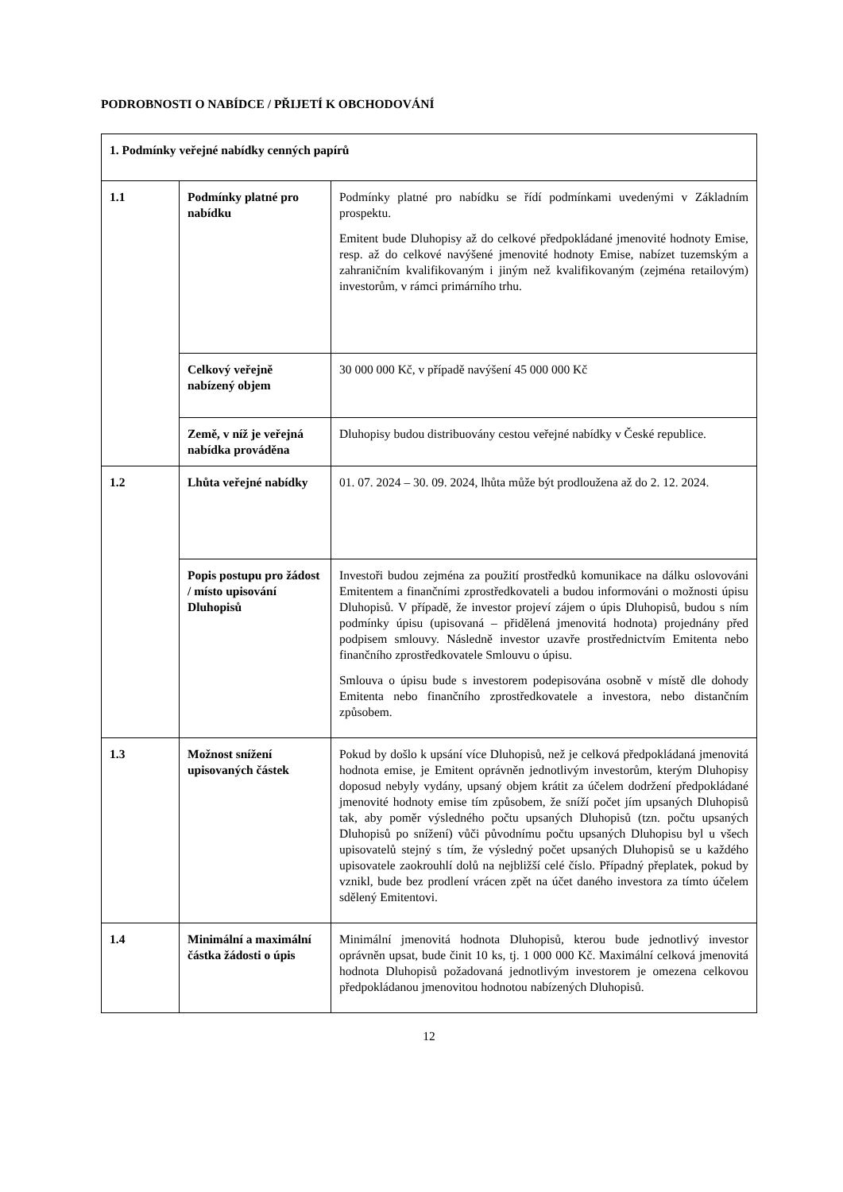PODROBNOSTI O NABÍDCE / PŘIJETÍ K OBCHODOVÁNÍ
| 1. Podmínky veřejné nabídky cenných papírů | | |
| 1.1 | Podmínky platné pro nabídku | Podmínky platné pro nabídku se řídí podmínkami uvedenými v Základním prospektu. Emitent bude Dluhopisy až do celkové předpokládané jmenovité hodnoty Emise, resp. až do celkové navýšené jmenovité hodnoty Emise, nabízet tuzemským a zahraničním kvalifikovaným i jiným než kvalifikovaným (zejména retailovým) investorům, v rámci primárního trhu. |
| | Celkový veřejně nabízený objem | 30 000 000 Kč, v případě navýšení 45 000 000 Kč |
| | Země, v níž je veřejná nabídka prováděna | Dluhopisy budou distribuovány cestou veřejné nabídky v České republice. |
| 1.2 | Lhůta veřejné nabídky | 01. 07. 2024 – 30. 09. 2024, lhůta může být prodloužena až do 2. 12. 2024. |
| | Popis postupu pro žádost / místo upisování Dluhopisů | Investoři budou zejména za použití prostředků komunikace na dálku oslovováni Emitentem a finančními zprostředkovateli a budou informováni o možnosti úpisu Dluhopisů. V případě, že investor projeví zájem o úpis Dluhopisů, budou s ním podmínky úpisu (upisovaná – přidělená jmenovitá hodnota) projednány před podpisem smlouvy. Následně investor uzavře prostřednictvím Emitenta nebo finančního zprostředkovatele Smlouvu o úpisu. Smlouva o úpisu bude s investorem podepisována osobně v místě dle dohody Emitenta nebo finančního zprostředkovatele a investora, nebo distančním způsobem. |
| 1.3 | Možnost snížení upisovaných částek | Pokud by došlo k upsání více Dluhopisů, než je celková předpokládaná jmenovitá hodnota emise, je Emitent oprávněn jednotlivým investorům, kterým Dluhopisy doposud nebyly vydány, upsaný objem krátit za účelem dodržení předpokládané jmenovité hodnoty emise tím způsobem, že sníží počet jím upsaných Dluhopisů tak, aby poměr výsledného počtu upsaných Dluhopisů (tzn. počtu upsaných Dluhopisů po snížení) vůči původnímu počtu upsaných Dluhopisu byl u všech upisovatelů stejný s tím, že výsledný počet upsaných Dluhopisů se u každého upisovatele zaokrouhlí dolů na nejbližší celé číslo. Případný přeplatek, pokud by vznikl, bude bez prodlení vrácen zpět na účet daného investora za tímto účelem sdělený Emitentovi. |
| 1.4 | Minimální a maximální částka žádosti o úpis | Minimální jmenovitá hodnota Dluhopisů, kterou bude jednotlivý investor oprávněn upsat, bude činit 10 ks, tj. 1 000 000 Kč. Maximální celková jmenovitá hodnota Dluhopisů požadovaná jednotlivým investorem je omezena celkovou předpokládanou jmenovitou hodnotou nabízených Dluhopisů. |
12